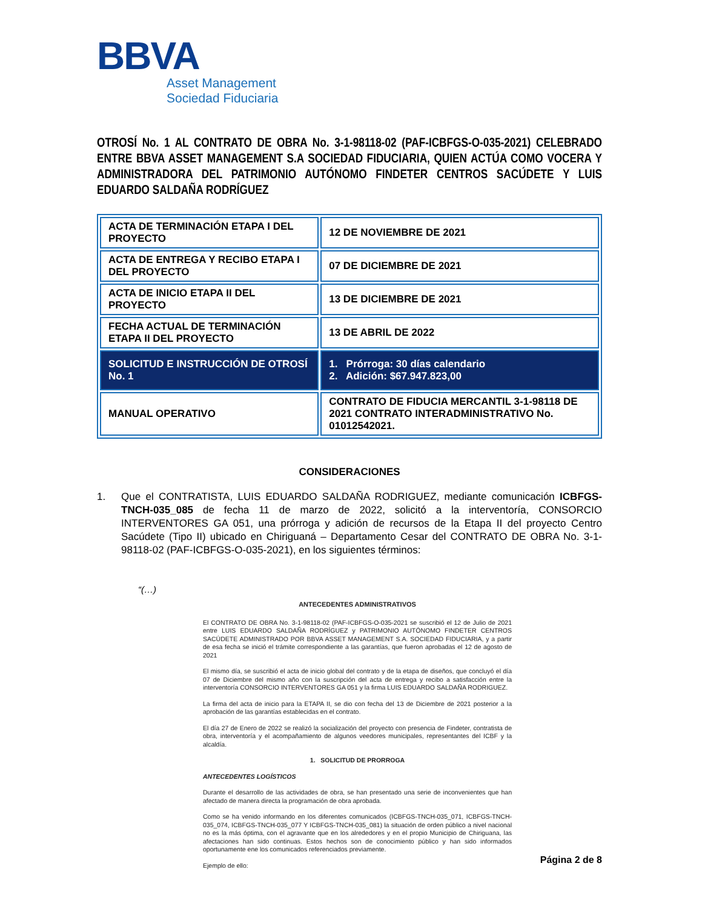BBVA
Asset Management
Sociedad Fiduciaria
OTROSÍ No. 1 AL CONTRATO DE OBRA No. 3-1-98118-02 (PAF-ICBFGS-O-035-2021) CELEBRADO ENTRE BBVA ASSET MANAGEMENT S.A SOCIEDAD FIDUCIARIA, QUIEN ACTÚA COMO VOCERA Y ADMINISTRADORA DEL PATRIMONIO AUTÓNOMO FINDETER CENTROS SACÚDETE Y LUIS EDUARDO SALDAÑA RODRÍGUEZ
| ACTA DE TERMINACIÓN ETAPA I DEL PROYECTO | 12 DE NOVIEMBRE DE 2021 |
| ACTA DE ENTREGA Y RECIBO ETAPA I DEL PROYECTO | 07 DE DICIEMBRE DE 2021 |
| ACTA DE INICIO ETAPA II DEL PROYECTO | 13 DE DICIEMBRE DE 2021 |
| FECHA ACTUAL DE TERMINACIÓN ETAPA II DEL PROYECTO | 13 DE ABRIL DE 2022 |
| SOLICITUD E INSTRUCCIÓN DE OTROSÍ No. 1 | 1. Prórroga: 30 días calendario 2. Adición: $67.947.823,00 |
| MANUAL OPERATIVO | CONTRATO DE FIDUCIA MERCANTIL 3-1-98118 DE 2021 CONTRATO INTERADMINISTRATIVO No. 01012542021. |
CONSIDERACIONES
1. Que el CONTRATISTA, LUIS EDUARDO SALDAÑA RODRIGUEZ, mediante comunicación ICBFGS-TNCH-035_085 de fecha 11 de marzo de 2022, solicitó a la interventoría, CONSORCIO INTERVENTORES GA 051, una prórroga y adición de recursos de la Etapa II del proyecto Centro Sacúdete (Tipo II) ubicado en Chiriguaná – Departamento Cesar del CONTRATO DE OBRA No. 3-1-98118-02 (PAF-ICBFGS-O-035-2021), en los siguientes términos:
“(…)
ANTECEDENTES ADMINISTRATIVOS
El CONTRATO DE OBRA No. 3-1-98118-02 (PAF-ICBFGS-O-035-2021 se suscribió el 12 de Julio de 2021 entre LUIS EDUARDO SALDAÑA RODRÍGUEZ y PATRIMONIO AUTÓNOMO FINDETER CENTROS SACÚDETE ADMINISTRADO POR BBVA ASSET MANAGEMENT S.A. SOCIEDAD FIDUCIARIA, y a partir de esa fecha se inició el trámite correspondiente a las garantías, que fueron aprobadas el 12 de agosto de 2021
El mismo día, se suscribió el acta de inicio global del contrato y de la etapa de diseños, que concluyó el día 07 de Diciembre del mismo año con la suscripción del acta de entrega y recibo a satisfacción entre la interventoría CONSORCIO INTERVENTORES GA 051 y la firma LUIS EDUARDO SALDAÑA RODRIGUEZ.
La firma del acta de inicio para la ETAPA II, se dio con fecha del 13 de Diciembre de 2021 posterior a la aprobación de las garantías establecidas en el contrato.
El día 27 de Enero de 2022 se realizó la socialización del proyecto con presencia de Findeter, contratista de obra, interventoría y el acompañamiento de algunos veedores municipales, representantes del ICBF y la alcaldía.
1. SOLICITUD DE PRORROGA
ANTECEDENTES LOGÍSTICOS
Durante el desarrollo de las actividades de obra, se han presentado una serie de inconvenientes que han afectado de manera directa la programación de obra aprobada.
Como se ha venido informando en los diferentes comunicados (ICBFGS-TNCH-035_071, ICBFGS-TNCH-035_074, ICBFGS-TNCH-035_077 Y ICBFGS-TNCH-035_081) la situación de orden público a nivel nacional no es la más óptima, con el agravante que en los alrededores y en el propio Municipio de Chiriguana, las afectaciones han sido continuas. Estos hechos son de conocimiento público y han sido informados oportunamente ene los comunicados referenciados previamente.
Ejemplo de ello:
Página 2 de 8